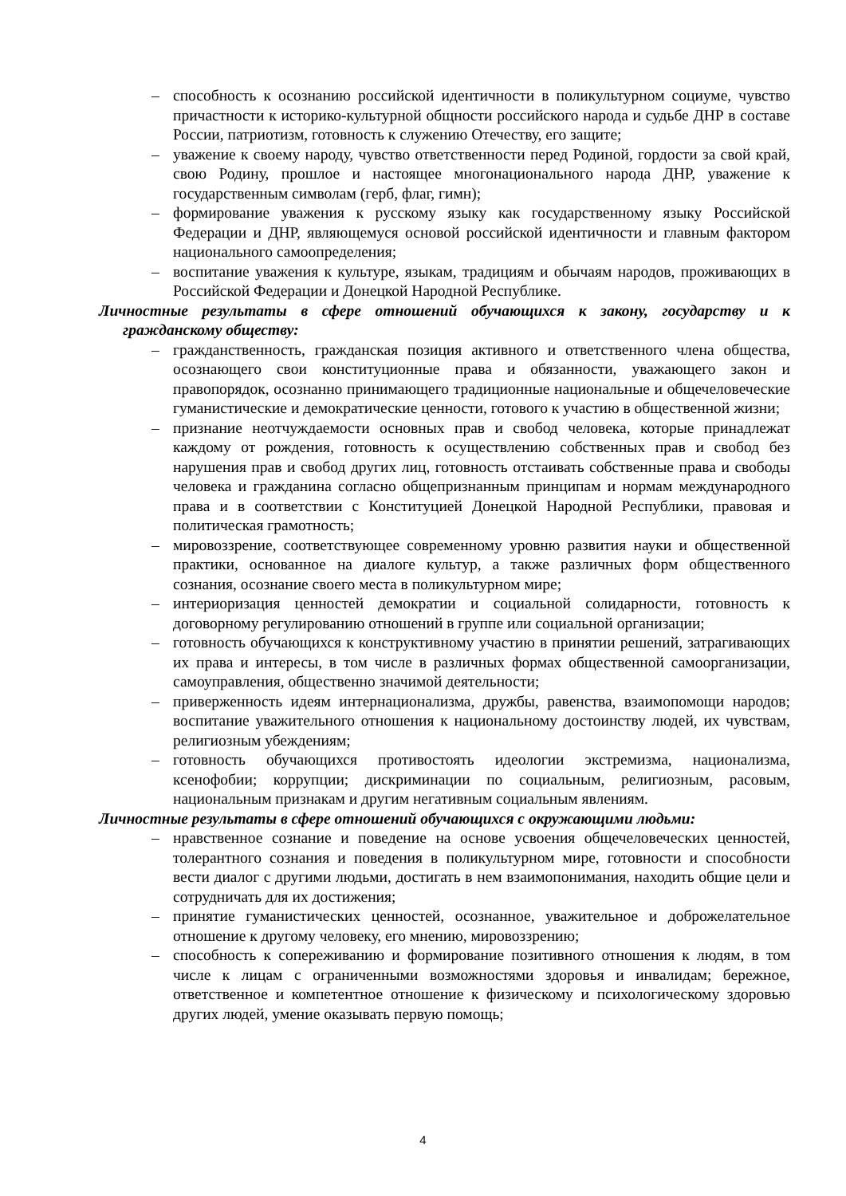– способность к осознанию российской идентичности в поликультурном социуме, чувство причастности к историко-культурной общности российского народа и судьбе ДНР в составе России, патриотизм, готовность к служению Отечеству, его защите;
– уважение к своему народу, чувство ответственности перед Родиной, гордости за свой край, свою Родину, прошлое и настоящее многонационального народа ДНР, уважение к государственным символам (герб, флаг, гимн);
– формирование уважения к русскому языку как государственному языку Российской Федерации и ДНР, являющемуся основой российской идентичности и главным фактором национального самоопределения;
– воспитание уважения к культуре, языкам, традициям и обычаям народов, проживающих в Российской Федерации и Донецкой Народной Республике.
Личностные результаты в сфере отношений обучающихся к закону, государству и к гражданскому обществу:
– гражданственность, гражданская позиция активного и ответственного члена общества, осознающего свои конституционные права и обязанности, уважающего закон и правопорядок, осознанно принимающего традиционные национальные и общечеловеческие гуманистические и демократические ценности, готового к участию в общественной жизни;
– признание неотчуждаемости основных прав и свобод человека, которые принадлежат каждому от рождения, готовность к осуществлению собственных прав и свобод без нарушения прав и свобод других лиц, готовность отстаивать собственные права и свободы человека и гражданина согласно общепризнанным принципам и нормам международного права и в соответствии с Конституцией Донецкой Народной Республики, правовая и политическая грамотность;
– мировоззрение, соответствующее современному уровню развития науки и общественной практики, основанное на диалоге культур, а также различных форм общественного сознания, осознание своего места в поликультурном мире;
– интериоризация ценностей демократии и социальной солидарности, готовность к договорному регулированию отношений в группе или социальной организации;
– готовность обучающихся к конструктивному участию в принятии решений, затрагивающих их права и интересы, в том числе в различных формах общественной самоорганизации, самоуправления, общественно значимой деятельности;
– приверженность идеям интернационализма, дружбы, равенства, взаимопомощи народов; воспитание уважительного отношения к национальному достоинству людей, их чувствам, религиозным убеждениям;
– готовность обучающихся противостоять идеологии экстремизма, национализма, ксенофобии; коррупции; дискриминации по социальным, религиозным, расовым, национальным признакам и другим негативным социальным явлениям.
Личностные результаты в сфере отношений обучающихся с окружающими людьми:
– нравственное сознание и поведение на основе усвоения общечеловеческих ценностей, толерантного сознания и поведения в поликультурном мире, готовности и способности вести диалог с другими людьми, достигать в нем взаимопонимания, находить общие цели и сотрудничать для их достижения;
– принятие гуманистических ценностей, осознанное, уважительное и доброжелательное отношение к другому человеку, его мнению, мировоззрению;
– способность к сопереживанию и формирование позитивного отношения к людям, в том числе к лицам с ограниченными возможностями здоровья и инвалидам; бережное, ответственное и компетентное отношение к физическому и психологическому здоровью других людей, умение оказывать первую помощь;
4